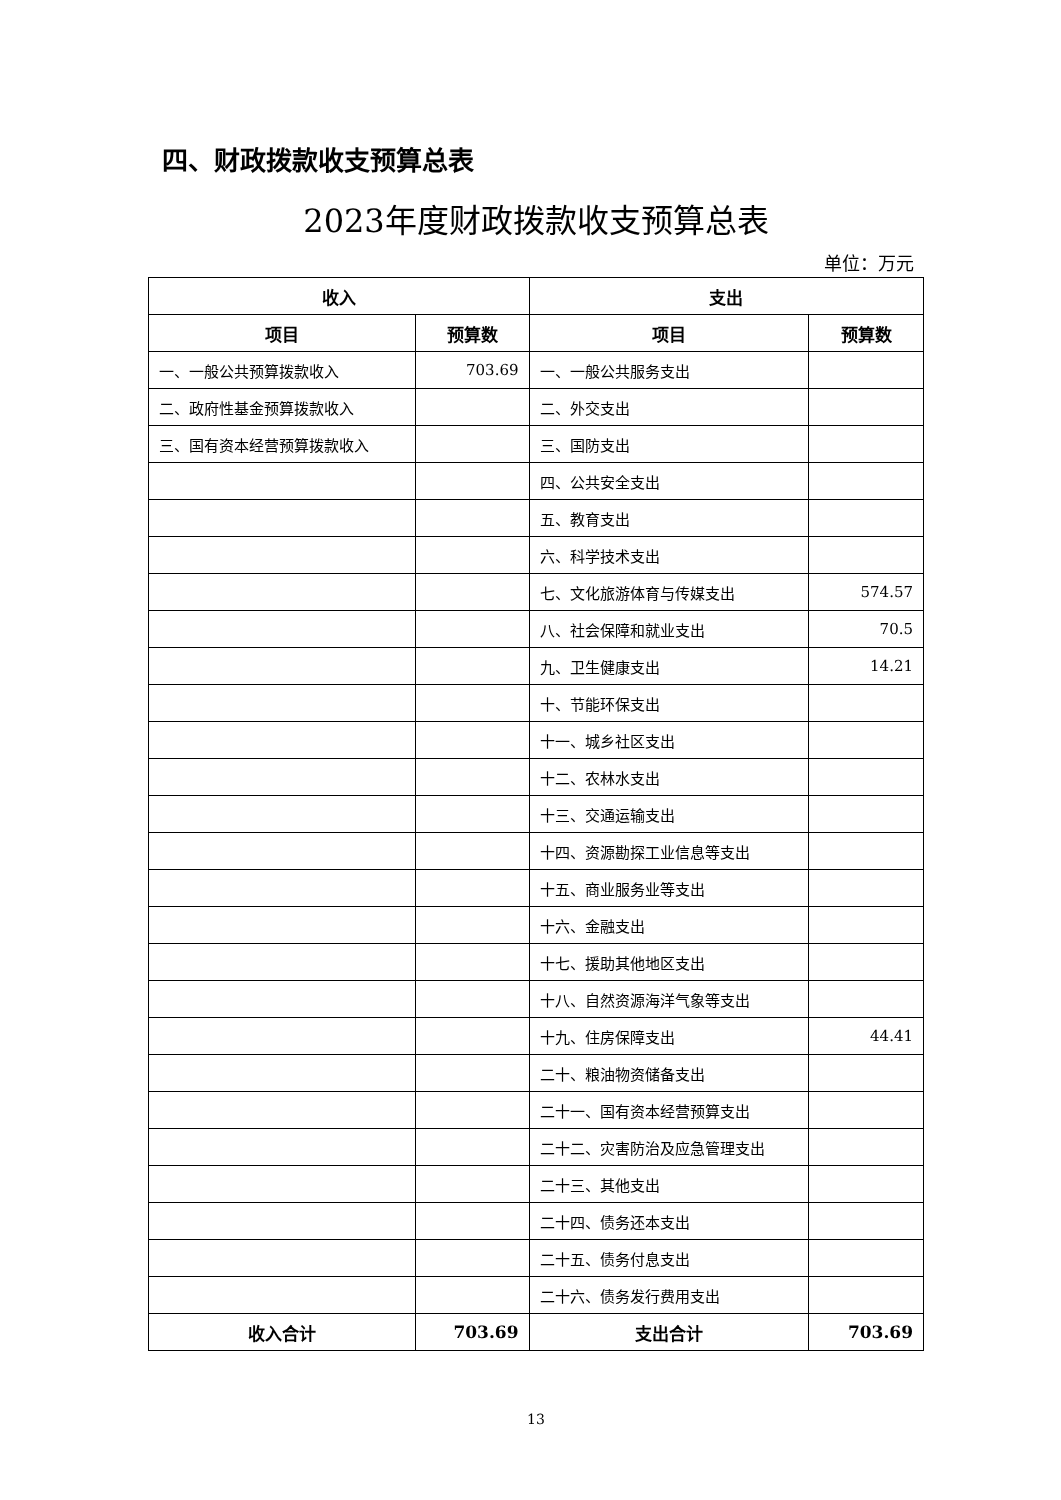四、财政拨款收支预算总表
2023年度财政拨款收支预算总表
单位：万元
| 收入 | | 支出 | |
| --- | --- | --- | --- |
| 项目 | 预算数 | 项目 | 预算数 |
| 一、一般公共预算拨款收入 | 703.69 | 一、一般公共服务支出 | |
| 二、政府性基金预算拨款收入 | | 二、外交支出 | |
| 三、国有资本经营预算拨款收入 | | 三、国防支出 | |
| | | 四、公共安全支出 | |
| | | 五、教育支出 | |
| | | 六、科学技术支出 | |
| | | 七、文化旅游体育与传媒支出 | 574.57 |
| | | 八、社会保障和就业支出 | 70.5 |
| | | 九、卫生健康支出 | 14.21 |
| | | 十、节能环保支出 | |
| | | 十一、城乡社区支出 | |
| | | 十二、农林水支出 | |
| | | 十三、交通运输支出 | |
| | | 十四、资源勘探工业信息等支出 | |
| | | 十五、商业服务业等支出 | |
| | | 十六、金融支出 | |
| | | 十七、援助其他地区支出 | |
| | | 十八、自然资源海洋气象等支出 | |
| | | 十九、住房保障支出 | 44.41 |
| | | 二十、粮油物资储备支出 | |
| | | 二十一、国有资本经营预算支出 | |
| | | 二十二、灾害防治及应急管理支出 | |
| | | 二十三、其他支出 | |
| | | 二十四、债务还本支出 | |
| | | 二十五、债务付息支出 | |
| | | 二十六、债务发行费用支出 | |
| 收入合计 | 703.69 | 支出合计 | 703.69 |
13